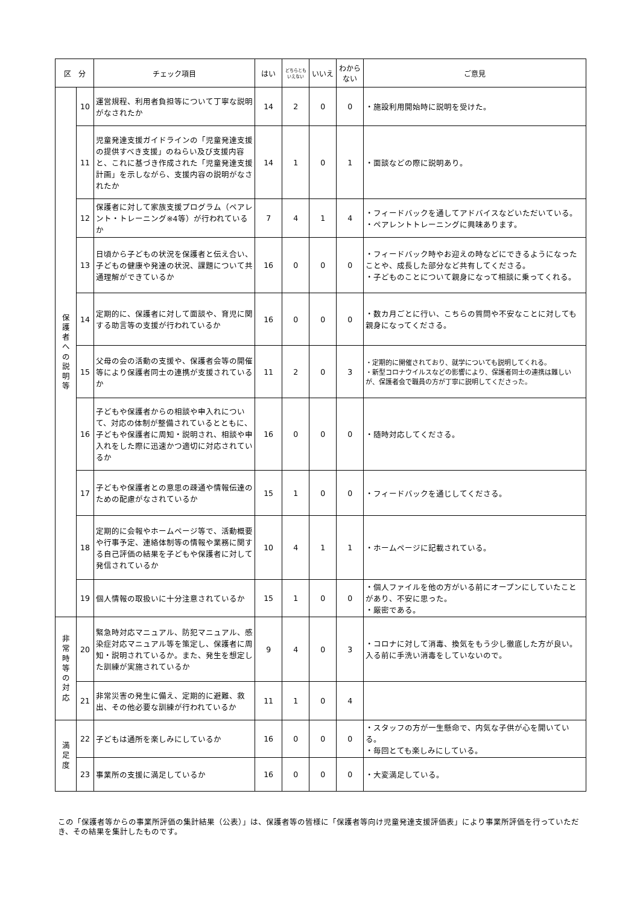| 区 分 | | チェック項目 | はい | どちらともいえない | いいえ | わからない | ご意見 |
| --- | --- | --- | --- | --- | --- | --- | --- |
| 保 護 者 へ の 説 明 等 | 10 | 運営規程、利用者負担等について丁寧な説明がなされたか | 14 | 2 | 0 | 0 | ・施設利用開始時に説明を受けた。 |
| | 11 | 児童発達支援ガイドラインの「児童発達支援の提供すべき支援」のねらい及び支援内容と、これに基づき作成された「児童発達支援計画」を示しながら、支援内容の説明がなされたか | 14 | 1 | 0 | 1 | ・面談などの際に説明あり。 |
| | 12 | 保護者に対して家族支援プログラム（ペアレント・トレーニング※4等）が行われているか | 7 | 4 | 1 | 4 | ・フィードバックを通してアドバイスなどいただいている。 ・ペアレントトレーニングに興味あります。 |
| | 13 | 日頃から子どもの状況を保護者と伝え合い、子どもの健康や発達の状況、課題について共通理解ができているか | 16 | 0 | 0 | 0 | ・フィードバック時やお迎えの時などにできるようになったことや、成長した部分など共有してくださる。 ・子どものことについて親身になって相談に乗ってくれる。 |
| | 14 | 定期的に、保護者に対して面談や、育児に関する助言等の支援が行われているか | 16 | 0 | 0 | 0 | ・数カ月ごとに行い、こちらの質問や不安なことに対しても親身になってくださる。 |
| | 15 | 父母の会の活動の支援や、保護者会等の開催等により保護者同士の連携が支援されているか | 11 | 2 | 0 | 3 | ・定期的に開催されており、就学についても説明してくれる。 ・新型コロナウイルスなどの影響により、保護者同士の連携は難しいが、保護者会で職員の方が丁寧に説明してくださった。 |
| | 16 | 子どもや保護者からの相談や申入れについて、対応の体制が整備されているとともに、子どもや保護者に周知・説明され、相談や申入れをした際に迅速かつ適切に対応されているか | 16 | 0 | 0 | 0 | ・随時対応してくださる。 |
| | 17 | 子どもや保護者との意思の疎通や情報伝達のための配慮がなされているか | 15 | 1 | 0 | 0 | ・フィードバックを通じしてくださる。 |
| | 18 | 定期的に会報やホームページ等で、活動概要や行事予定、連絡体制等の情報や業務に関する自己評価の結果を子どもや保護者に対して発信されているか | 10 | 4 | 1 | 1 | ・ホームページに記載されている。 |
| | 19 | 個人情報の取扱いに十分注意されているか | 15 | 1 | 0 | 0 | ・個人ファイルを他の方がいる前にオープンにしていたことがあり、不安に思った。 ・厳密である。 |
| 非 常 時 等 の 対 応 | 20 | 緊急時対応マニュアル、防犯マニュアル、感染症対応マニュアル等を策定し、保護者に周知・説明されているか。また、発生を想定した訓練が実施されているか | 9 | 4 | 0 | 3 | ・コロナに対して消毒、換気をもう少し徹底した方が良い。入る前に手洗い消毒をしていないので。 |
| | 21 | 非常災害の発生に備え、定期的に避難、救出、その他必要な訓練が行われているか | 11 | 1 | 0 | 4 | |
| 満 足 度 | 22 | 子どもは通所を楽しみにしているか | 16 | 0 | 0 | 0 | ・スタッフの方が一生懸命で、内気な子供が心を開いている。 ・毎回とても楽しみにしている。 |
| | 23 | 事業所の支援に満足しているか | 16 | 0 | 0 | 0 | ・大変満足している。 |
この「保護者等からの事業所評価の集計結果（公表）」は、保護者等の皆様に「保護者等向け児童発達支援評価表」により事業所評価を行っていただき、その結果を集計したものです。